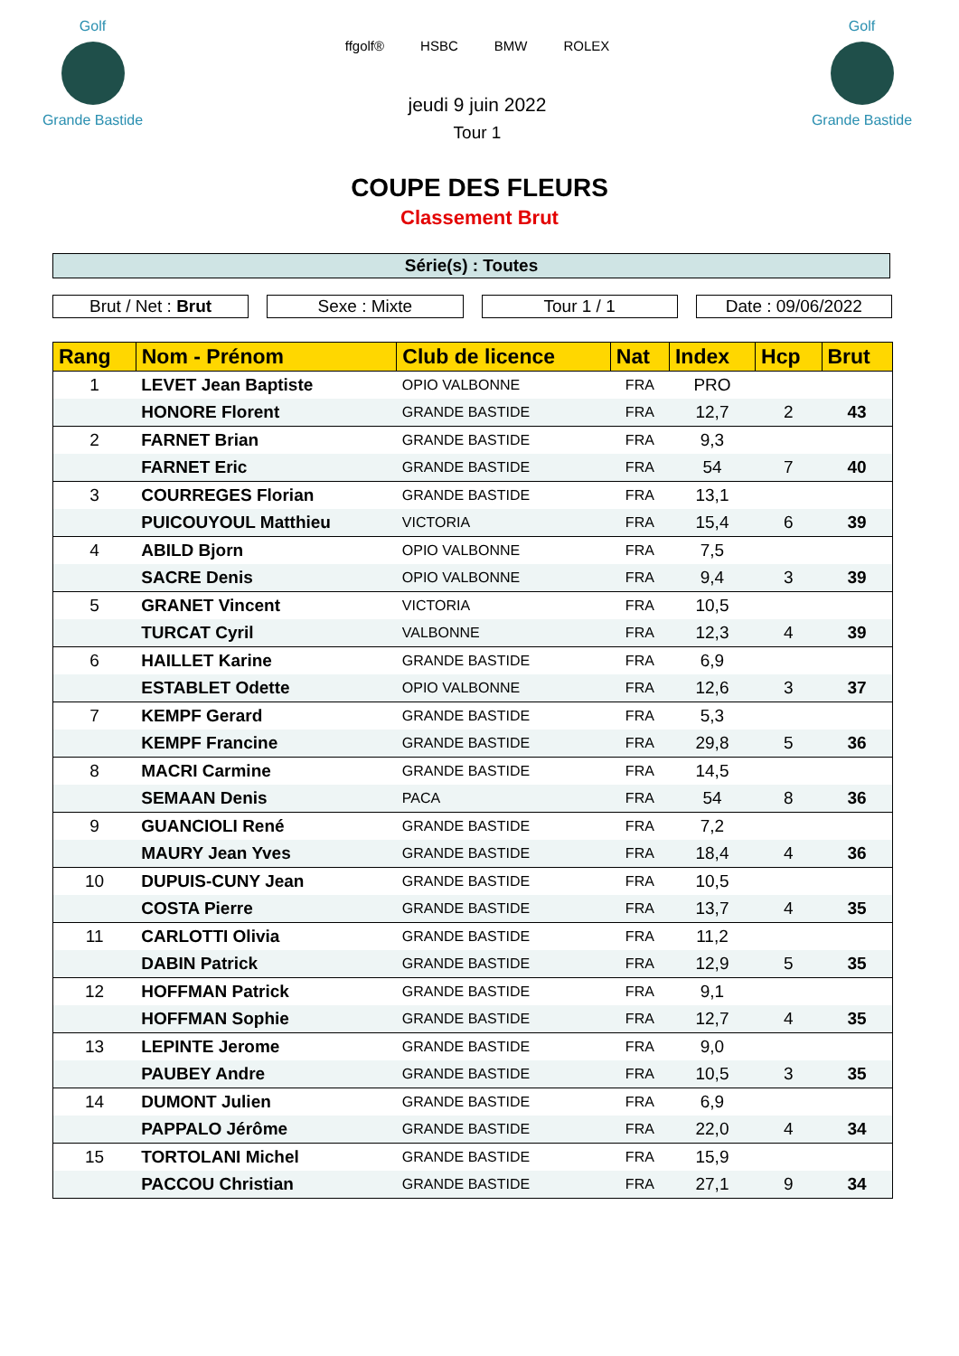Golf
Grande Bastide
ffgolf® HSBC BMW ROLEX
jeudi 9 juin 2022
Tour 1
Golf
Grande Bastide
COUPE DES FLEURS
Classement Brut
Série(s) : Toutes
Brut / Net : Brut Sexe : Mixte Tour 1 / 1 Date : 09/06/2022
| Rang | Nom - Prénom | Club de licence | Nat | Index | Hcp | Brut |
| --- | --- | --- | --- | --- | --- | --- |
| 1 | LEVET Jean Baptiste | OPIO VALBONNE | FRA | PRO | | |
| | HONORE Florent | GRANDE BASTIDE | FRA | 12,7 | 2 | 43 |
| 2 | FARNET Brian | GRANDE BASTIDE | FRA | 9,3 | | |
| | FARNET Eric | GRANDE BASTIDE | FRA | 54 | 7 | 40 |
| 3 | COURREGES Florian | GRANDE BASTIDE | FRA | 13,1 | | |
| | PUICOUYOUL Matthieu | VICTORIA | FRA | 15,4 | 6 | 39 |
| 4 | ABILD Bjorn | OPIO VALBONNE | FRA | 7,5 | | |
| | SACRE Denis | OPIO VALBONNE | FRA | 9,4 | 3 | 39 |
| 5 | GRANET Vincent | VICTORIA | FRA | 10,5 | | |
| | TURCAT Cyril | VALBONNE | FRA | 12,3 | 4 | 39 |
| 6 | HAILLET Karine | GRANDE BASTIDE | FRA | 6,9 | | |
| | ESTABLET Odette | OPIO VALBONNE | FRA | 12,6 | 3 | 37 |
| 7 | KEMPF Gerard | GRANDE BASTIDE | FRA | 5,3 | | |
| | KEMPF Francine | GRANDE BASTIDE | FRA | 29,8 | 5 | 36 |
| 8 | MACRI Carmine | GRANDE BASTIDE | FRA | 14,5 | | |
| | SEMAAN Denis | PACA | FRA | 54 | 8 | 36 |
| 9 | GUANCIOLI René | GRANDE BASTIDE | FRA | 7,2 | | |
| | MAURY Jean Yves | GRANDE BASTIDE | FRA | 18,4 | 4 | 36 |
| 10 | DUPUIS-CUNY Jean | GRANDE BASTIDE | FRA | 10,5 | | |
| | COSTA Pierre | GRANDE BASTIDE | FRA | 13,7 | 4 | 35 |
| 11 | CARLOTTI Olivia | GRANDE BASTIDE | FRA | 11,2 | | |
| | DABIN Patrick | GRANDE BASTIDE | FRA | 12,9 | 5 | 35 |
| 12 | HOFFMAN Patrick | GRANDE BASTIDE | FRA | 9,1 | | |
| | HOFFMAN Sophie | GRANDE BASTIDE | FRA | 12,7 | 4 | 35 |
| 13 | LEPINTE Jerome | GRANDE BASTIDE | FRA | 9,0 | | |
| | PAUBEY Andre | GRANDE BASTIDE | FRA | 10,5 | 3 | 35 |
| 14 | DUMONT Julien | GRANDE BASTIDE | FRA | 6,9 | | |
| | PAPPALO Jérôme | GRANDE BASTIDE | FRA | 22,0 | 4 | 34 |
| 15 | TORTOLANI Michel | GRANDE BASTIDE | FRA | 15,9 | | |
| | PACCOU Christian | GRANDE BASTIDE | FRA | 27,1 | 9 | 34 |